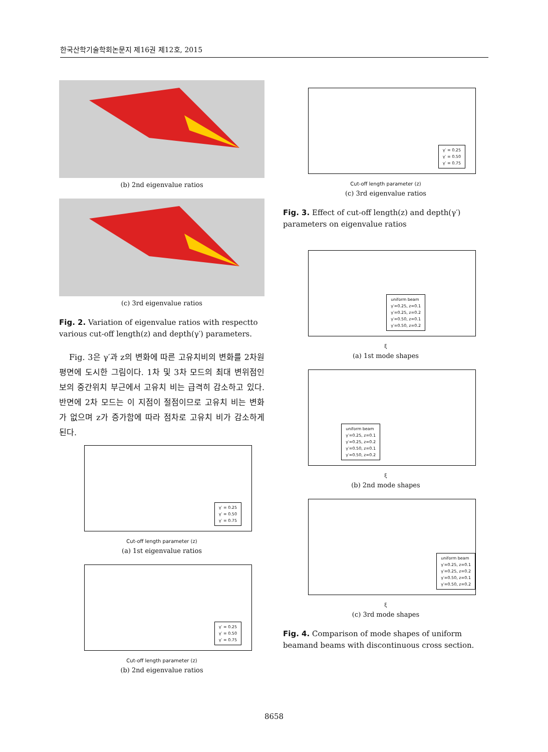한국산학기술학회논문지 제16권 제12호, 2015
(b) 2nd eigenvalue ratios
(c) 3rd eigenvalue ratios
Fig. 2. Variation of eigenvalue ratios with respectto various cut-off length(z) and depth(γ′) parameters.
Fig. 3은 γ′과 z의 변화에 따른 고유치비의 변화를 2차원 평면에 도시한 그림이다. 1차 및 3차 모드의 최대 변위점인 보의 중간위치 부근에서 고유치 비는 급격히 감소하고 있다. 반면에 2차 모드는 이 지점이 절점이므로 고유치 비는 변화가 없으며 z가 증가함에 따라 점차로 고유치 비가 감소하게 된다.
γ′ = 0.25
γ′ = 0.50
γ′ = 0.75
Cut-off length parameter (z)
(a) 1st eigenvalue ratios
γ′ = 0.25
γ′ = 0.50
γ′ = 0.75
Cut-off length parameter (z)
(b) 2nd eigenvalue ratios
γ′ = 0.25
γ′ = 0.50
γ′ = 0.75
Cut-off length parameter (z)
(c) 3rd eigenvalue ratios
Fig. 3. Effect of cut-off length(z) and depth(γ′) parameters on eigenvalue ratios
uniform beam
γ′=0.25, z=0.1
γ′=0.25, z=0.2
γ′=0.50, z=0.1
γ′=0.50, z=0.2
ξ
(a) 1st mode shapes
uniform beam
γ′=0.25, z=0.1
γ′=0.25, z=0.2
γ′=0.50, z=0.1
γ′=0.50, z=0.2
ξ
(b) 2nd mode shapes
uniform beam
γ′=0.25, z=0.1
γ′=0.25, z=0.2
γ′=0.50, z=0.1
γ′=0.50, z=0.2
ξ
(c) 3rd mode shapes
Fig. 4. Comparison of mode shapes of uniform beamand beams with discontinuous cross section.
8658